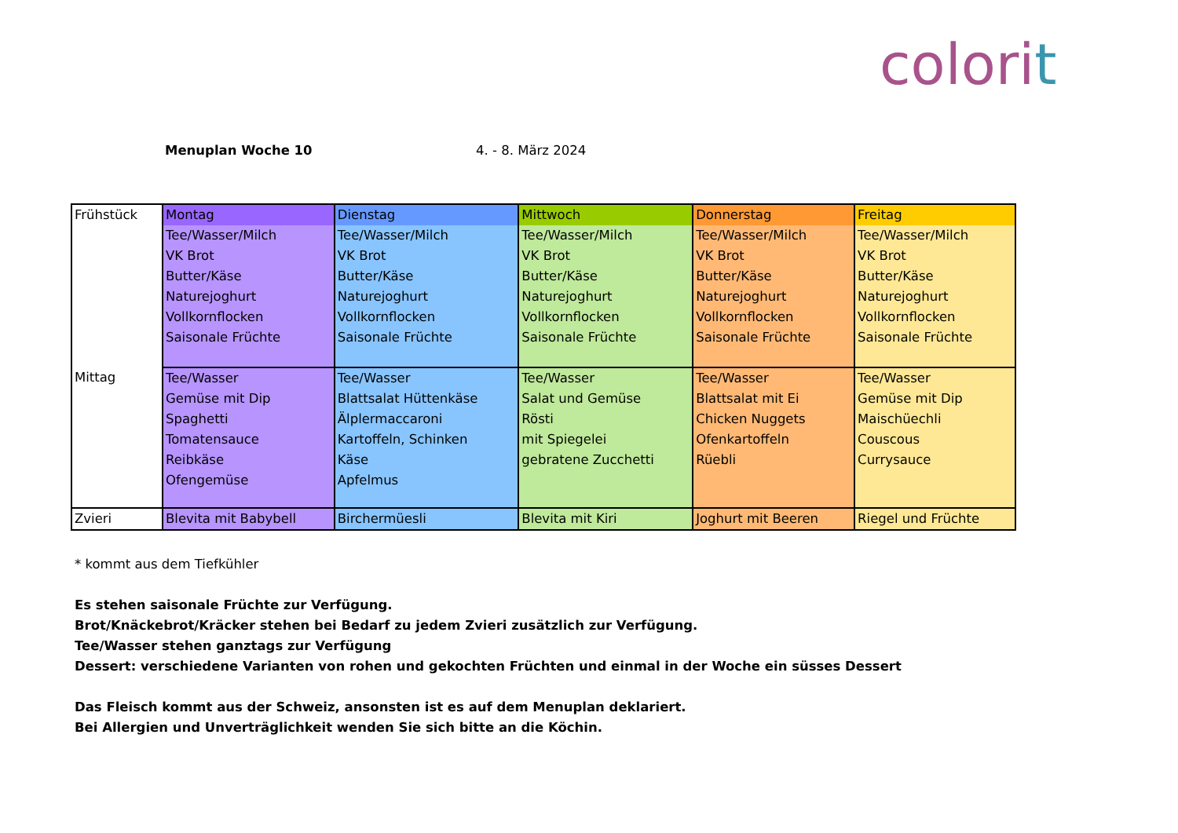colorit
Menuplan Woche 10 4. - 8. März 2024
| Frühstück | Montag | Dienstag | Mittwoch | Donnerstag | Freitag |
| | Tee/Wasser/Milch VK Brot Butter/Käse Naturejoghurt Vollkornflocken Saisonale Früchte | Tee/Wasser/Milch VK Brot Butter/Käse Naturejoghurt Vollkornflocken Saisonale Früchte | Tee/Wasser/Milch VK Brot Butter/Käse Naturejoghurt Vollkornflocken Saisonale Früchte | Tee/Wasser/Milch VK Brot Butter/Käse Naturejoghurt Vollkornflocken Saisonale Früchte | Tee/Wasser/Milch VK Brot Butter/Käse Naturejoghurt Vollkornflocken Saisonale Früchte |
| Mittag | Tee/Wasser Gemüse mit Dip Spaghetti Tomatensauce Reibkäse Ofengemüse | Tee/Wasser Blattsalat Hüttenkäse Älplermaccaroni Kartoffeln, Schinken Käse Apfelmus | Tee/Wasser Salat und Gemüse Rösti mit Spiegelei gebratene Zucchetti | Tee/Wasser Blattsalat mit Ei Chicken Nuggets Ofenkartoffeln Rüebli | Tee/Wasser Gemüse mit Dip Maischüechli Couscous Currysauce |
| Zvieri | Blevita mit Babybell | Birchermüesli | Blevita mit Kiri | Joghurt mit Beeren | Riegel und Früchte |
* kommt aus dem Tiefkühler
Es stehen saisonale Früchte zur Verfügung.
Brot/Knäckebrot/Kräcker stehen bei Bedarf zu jedem Zvieri zusätzlich zur Verfügung.
Tee/Wasser stehen ganztags zur Verfügung
Dessert: verschiedene Varianten von rohen und gekochten Früchten und einmal in der Woche ein süsses Dessert
Das Fleisch kommt aus der Schweiz, ansonsten ist es auf dem Menuplan deklariert.
Bei Allergien und Unverträglichkeit wenden Sie sich bitte an die Köchin.